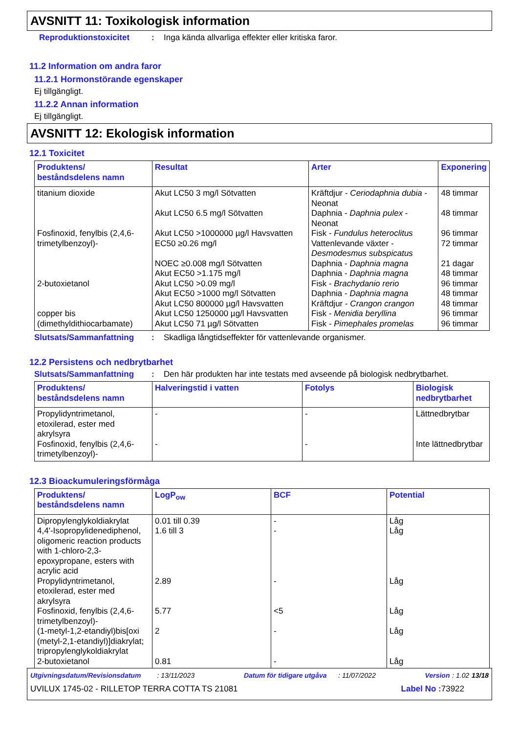AVSNITT 11: Toxikologisk information
Reproduktionstoxicitet: Inga kända allvarliga effekter eller kritiska faror.
11.2 Information om andra faror
11.2.1 Hormonstörande egenskaper
Ej tillgängligt.
11.2.2 Annan information
Ej tillgängligt.
AVSNITT 12: Ekologisk information
12.1 Toxicitet
| Produktens/ beståndsdelens namn | Resultat | Arter | Exponering |
| --- | --- | --- | --- |
| titanium dioxide Fosfinoxid, fenylbis (2,4,6-trimetylbenzoyl)- 2-butoxietanol copper bis (dimethyldithiocarbamate) | Akut LC50 3 mg/l Sötvatten Akut LC50 6.5 mg/l Sötvatten Akut LC50 >1000000 µg/l Havsvatten EC50 ≥0.26 mg/l NOEC ≥0.008 mg/l Sötvatten Akut EC50 >1.175 mg/l Akut LC50 >0.09 mg/l Akut EC50 >1000 mg/l Sötvatten Akut LC50 800000 µg/l Havsvatten Akut LC50 1250000 µg/l Havsvatten Akut LC50 71 µg/l Sötvatten | Kräftdjur - Ceriodaphnia dubia - Neonat Daphnia - Daphnia pulex - Neonat Fisk - Fundulus heteroclitus Vattenlevande växter - Desmodesmus subspicatus Daphnia - Daphnia magna Daphnia - Daphnia magna Fisk - Brachydanio rerio Daphnia - Daphnia magna Kräftdjur - Crangon crangon Fisk - Menidia beryllina Fisk - Pimephales promelas | 48 timmar 48 timmar 96 timmar 72 timmar 21 dagar 48 timmar 96 timmar 48 timmar 48 timmar 96 timmar 96 timmar |
Slutsats/Sammanfattning: Skadliga långtidseffekter för vattenlevande organismer.
12.2 Persistens och nedbrytbarhet
Slutsats/Sammanfattning: Den här produkten har inte testats med avseende på biologisk nedbrytbarhet.
| Produktens/ beståndsdelens namn | Halveringstid i vatten | Fotolys | Biologisk nedbrytbarhet |
| --- | --- | --- | --- |
| Propylidyntrimetanol, etoxilerad, ester med akrylsyra Fosfinoxid, fenylbis (2,4,6-trimetylbenzoyl)- | - - | - - | Lättnedbrytbar Inte lättnedbrytbar |
12.3 Bioackumuleringsförmåga
| Produktens/ beståndsdelens namn | LogP<sub>ow</sub> | BCF | Potential |
| --- | --- | --- | --- |
| Dipropylenglykoldiakrylat 4,4'-Isopropylidenediphenol, oligomeric reaction products with 1-chloro-2,3-epoxypropane, esters with acrylic acid Propylidyntrimetanol, etoxilerad, ester med akrylsyra Fosfinoxid, fenylbis (2,4,6-trimetylbenzoyl)- (1-metyl-1,2-etandiyl)bis[oxi (metyl-2,1-etandiyl)]diakrylat; tripropylenglykoldiakrylat 2-butoxietanol | 0.01 till 0.39 1.6 till 3 2.89 5.77 2 0.81 | - - - <5 - - | Låg Låg Låg Låg Låg Låg |
Utgivningsdatum/Revisionsdatum : 13/11/2023 Datum för tidigare utgåva : 11/07/2022 Version : 1.02 13/18
UVILUX 1745-02 - RILLETOP TERRA COTTA TS 21081 Label No : 73922